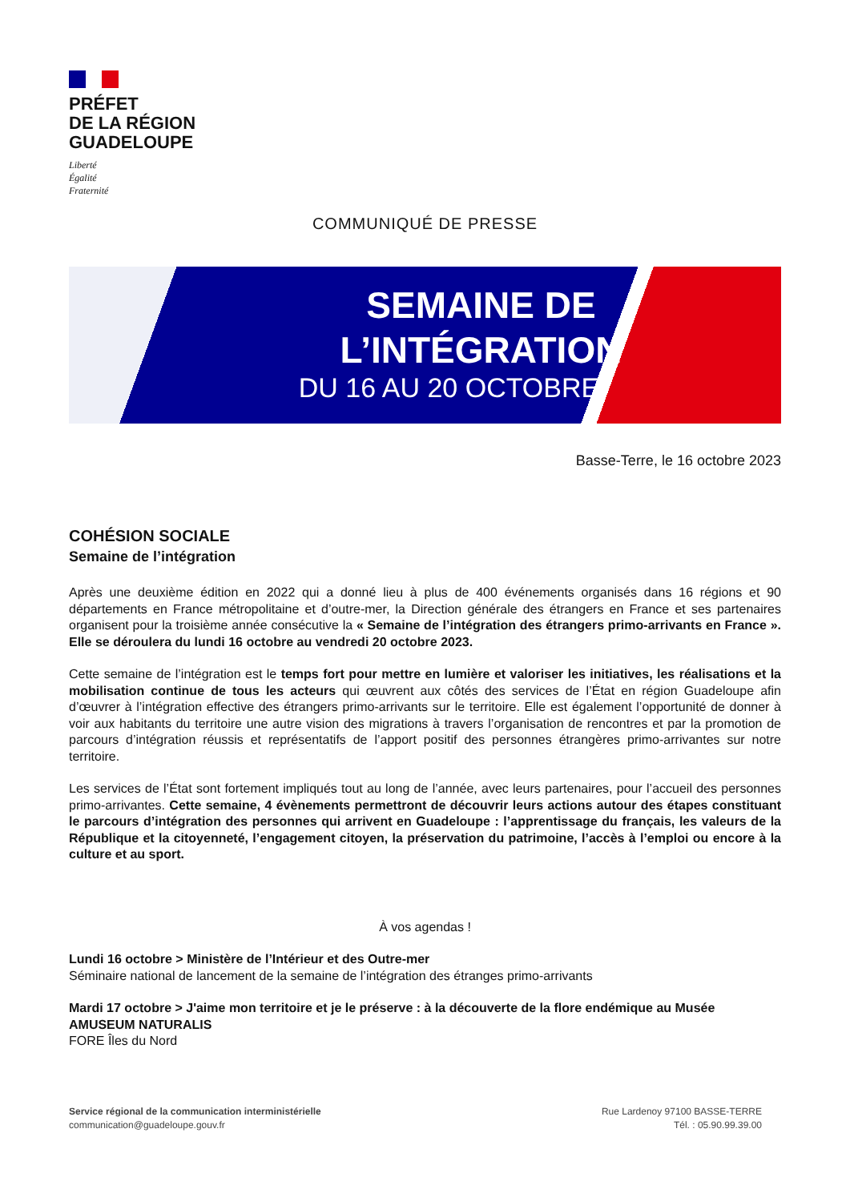PRÉFET
DE LA RÉGION
GUADELOUPE
Liberté
Égalité
Fraternité
COMMUNIQUÉ DE PRESSE
SEMAINE DE
L’INTÉGRATION
DU 16 AU 20 OCTOBRE
Basse-Terre, le 16 octobre 2023
COHÉSION SOCIALE
Semaine de l’intégration
Après une deuxième édition en 2022 qui a donné lieu à plus de 400 événements organisés dans 16 régions et 90 départements en France métropolitaine et d’outre-mer, la Direction générale des étrangers en France et ses partenaires organisent pour la troisième année consécutive la « Semaine de l’intégration des étrangers primo-arrivants en France ». Elle se déroulera du lundi 16 octobre au vendredi 20 octobre 2023.
Cette semaine de l’intégration est le temps fort pour mettre en lumière et valoriser les initiatives, les réalisations et la mobilisation continue de tous les acteurs qui œuvrent aux côtés des services de l’État en région Guadeloupe afin d’œuvrer à l’intégration effective des étrangers primo-arrivants sur le territoire. Elle est également l’opportunité de donner à voir aux habitants du territoire une autre vision des migrations à travers l’organisation de rencontres et par la promotion de parcours d’intégration réussis et représentatifs de l’apport positif des personnes étrangères primo-arrivantes sur notre territoire.
Les services de l’État sont fortement impliqués tout au long de l’année, avec leurs partenaires, pour l’accueil des personnes primo-arrivantes. Cette semaine, 4 évènements permettront de découvrir leurs actions autour des étapes constituant le parcours d’intégration des personnes qui arrivent en Guadeloupe : l’apprentissage du français, les valeurs de la République et la citoyenneté, l’engagement citoyen, la préservation du patrimoine, l’accès à l’emploi ou encore à la culture et au sport.
À vos agendas !
Lundi 16 octobre > Ministère de l’Intérieur et des Outre-mer
Séminaire national de lancement de la semaine de l’intégration des étranges primo-arrivants
Mardi 17 octobre > J'aime mon territoire et je le préserve : à la découverte de la flore endémique au Musée AMUSEUM NATURALIS
FORE Îles du Nord
Service régional de la communication interministérielle
communication@guadeloupe.gouv.fr
Rue Lardenoy 97100 BASSE-TERRE
Tél. : 05.90.99.39.00